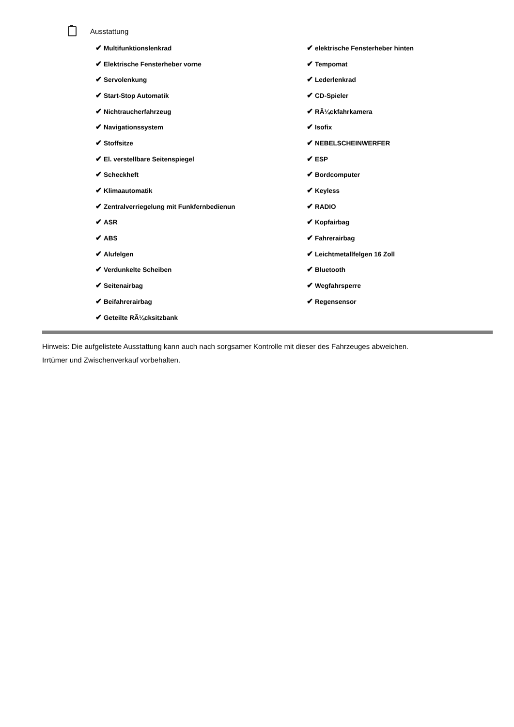Ausstattung
| ✔ Multifunktionslenkrad | ✔ elektrische Fensterheber hinten |
| ✔ Elektrische Fensterheber vorne | ✔ Tempomat |
| ✔ Servolenkung | ✔ Lederlenkrad |
| ✔ Start-Stop Automatik | ✔ CD-Spieler |
| ✔ Nichtraucherfahrzeug | ✔ RÃ¼ckfahrkamera |
| ✔ Navigationssystem | ✔ Isofix |
| ✔ Stoffsitze | ✔ NEBELSCHEINWERFER |
| ✔ El. verstellbare Seitenspiegel | ✔ ESP |
| ✔ Scheckheft | ✔ Bordcomputer |
| ✔ Klimaautomatik | ✔ Keyless |
| ✔ Zentralverriegelung mit Funkfernbedienun | ✔ RADIO |
| ✔ ASR | ✔ Kopfairbag |
| ✔ ABS | ✔ Fahrerairbag |
| ✔ Alufelgen | ✔ Leichtmetallfelgen 16 Zoll |
| ✔ Verdunkelte Scheiben | ✔ Bluetooth |
| ✔ Seitenairbag | ✔ Wegfahrsperre |
| ✔ Beifahrerairbag | ✔ Regensensor |
| ✔ Geteilte RÃ¼cksitzbank | |
Hinweis: Die aufgelistete Ausstattung kann auch nach sorgsamer Kontrolle mit dieser des Fahrzeuges abweichen. Irrtümer und Zwischenverkauf vorbehalten.